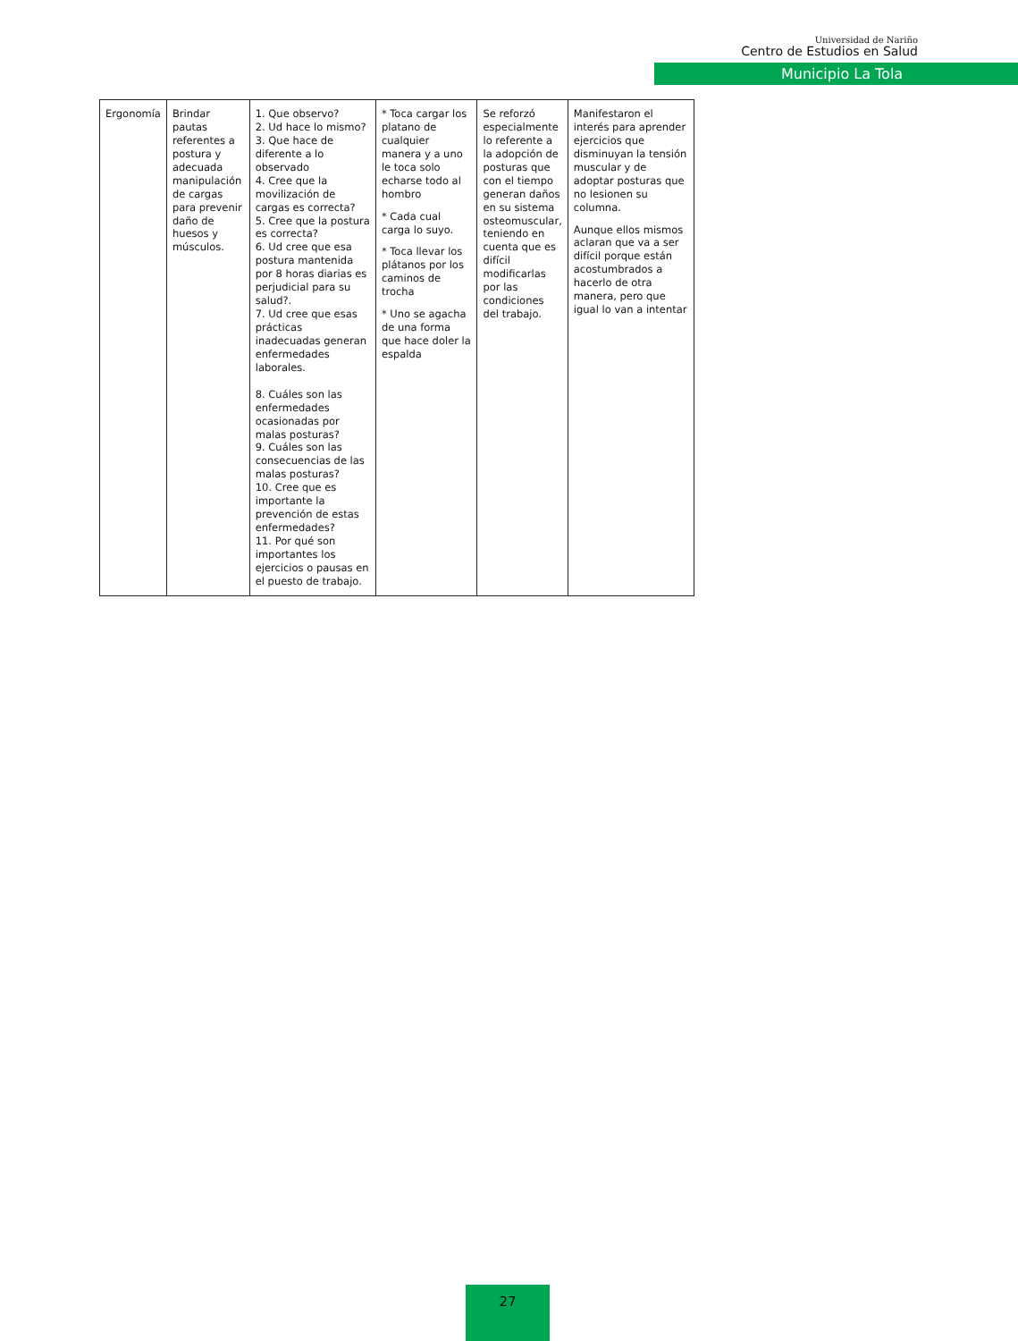Universidad de Nariño
Centro de Estudios en Salud
Municipio La Tola
| Ergonomía | Brindar pautas referentes a postura y adecuada manipulación de cargas para prevenir daño de huesos y músculos. | 1. Que observo? 2. Ud hace lo mismo? 3. Que hace de diferente a lo observado 4. Cree que la movilización de cargas es correcta? 5. Cree que la postura es correcta? 6. Ud cree que esa postura mantenida por 8 horas diarias es perjudicial para su salud?. 7. Ud cree que esas prácticas inadecuadas generan enfermedades laborales. 8. Cuáles son las enfermedades ocasionadas por malas posturas? 9. Cuáles son las consecuencias de las malas posturas? 10. Cree que es importante la prevención de estas enfermedades? 11. Por qué son importantes los ejercicios o pausas en el puesto de trabajo. | * Toca cargar los platano de cualquier manera y a uno le toca solo echarse todo al hombro * Cada cual carga lo suyo. * Toca llevar los plátanos por los caminos de trocha * Uno se agacha de una forma que hace doler la espalda | Se reforzó especialmente lo referente a la adopción de posturas que con el tiempo generan daños en su sistema osteomuscular, teniendo en cuenta que es difícil modificarlas por las condiciones del trabajo. | Manifestaron el interés para aprender ejercicios que disminuyan la tensión muscular y de adoptar posturas que no lesionen su columna. Aunque ellos mismos aclaran que va a ser difícil porque están acostumbrados a hacerlo de otra manera, pero que igual lo van a intentar |
27